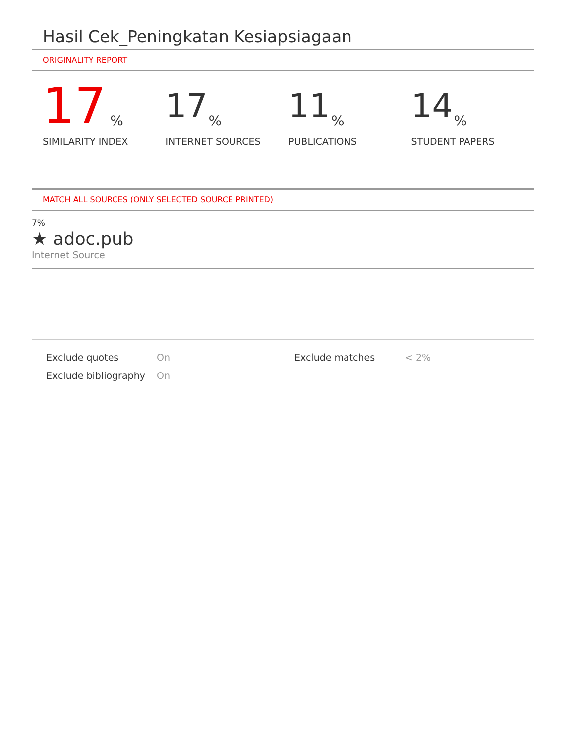Hasil Cek_Peningkatan Kesiapsiagaan
ORIGINALITY REPORT
17%
SIMILARITY INDEX
17%
INTERNET SOURCES
11%
PUBLICATIONS
14%
STUDENT PAPERS
MATCH ALL SOURCES (ONLY SELECTED SOURCE PRINTED)
7%
★ adoc.pub
Internet Source
Exclude quotes
Exclude bibliography
On
On
Exclude matches < 2%